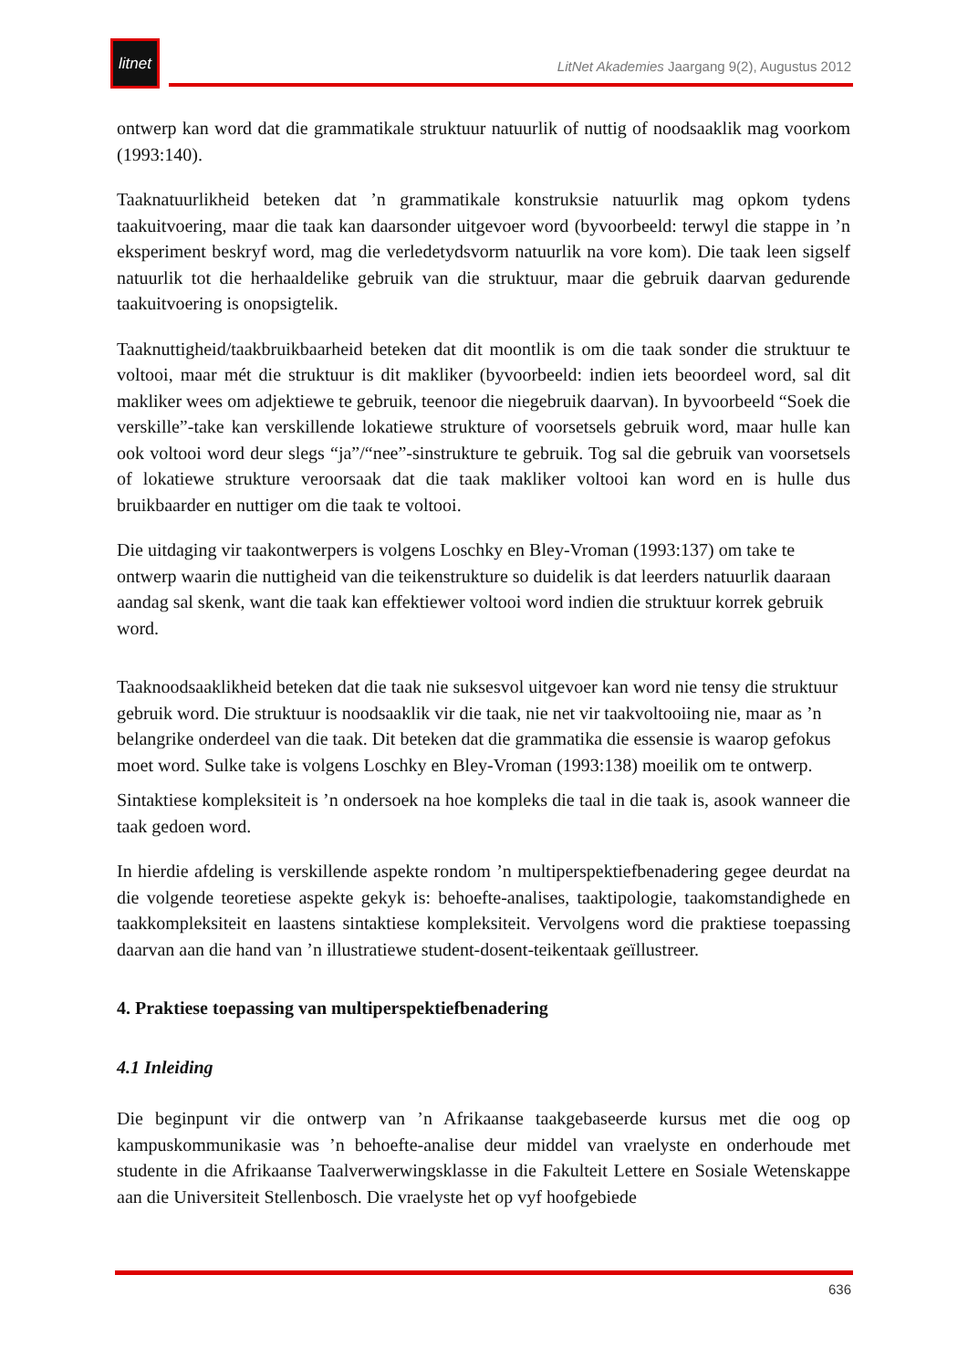litnet
LitNet Akademies Jaargang 9(2), Augustus 2012
ontwerp kan word dat die grammatikale struktuur natuurlik of nuttig of noodsaaklik mag voorkom (1993:140).
Taaknatuurlikheid beteken dat ’n grammatikale konstruksie natuurlik mag opkom tydens taakuitvoering, maar die taak kan daarsonder uitgevoer word (byvoorbeeld: terwyl die stappe in ’n eksperiment beskryf word, mag die verledetydsvorm natuurlik na vore kom). Die taak leen sigself natuurlik tot die herhaaldelike gebruik van die struktuur, maar die gebruik daarvan gedurende taakuitvoering is onopsigtelik.
Taaknuttigheid/taakbruikbaarheid beteken dat dit moontlik is om die taak sonder die struktuur te voltooi, maar mét die struktuur is dit makliker (byvoorbeeld: indien iets beoordeel word, sal dit makliker wees om adjektiewe te gebruik, teenoor die niegebruik daarvan). In byvoorbeeld “Soek die verskille”-take kan verskillende lokatiewe strukture of voorsetsels gebruik word, maar hulle kan ook voltooi word deur slegs “ja”/“nee”-sinstrukture te gebruik. Tog sal die gebruik van voorsetsels of lokatiewe strukture veroorsaak dat die taak makliker voltooi kan word en is hulle dus bruikbaarder en nuttiger om die taak te voltooi.
Die uitdaging vir taakontwerpers is volgens Loschky en Bley-Vroman (1993:137) om take te ontwerp waarin die nuttigheid van die teikenstrukture so duidelik is dat leerders natuurlik daaraan aandag sal skenk, want die taak kan effektiewer voltooi word indien die struktuur korrek gebruik word.
Taaknoodsaaklikheid beteken dat die taak nie suksesvol uitgevoer kan word nie tensy die struktuur gebruik word. Die struktuur is noodsaaklik vir die taak, nie net vir taakvoltooiing nie, maar as ’n belangrike onderdeel van die taak. Dit beteken dat die grammatika die essensie is waarop gefokus moet word. Sulke take is volgens Loschky en Bley-Vroman (1993:138) moeilik om te ontwerp.
Sintaktiese kompleksiteit is ’n ondersoek na hoe kompleks die taal in die taak is, asook wanneer die taak gedoen word.
In hierdie afdeling is verskillende aspekte rondom ’n multiperspektiefbenadering gegee deurdat na die volgende teoretiese aspekte gekyk is: behoefte-analises, taaktipologie, taakomstandighede en taakkompleksiteit en laastens sintaktiese kompleksiteit. Vervolgens word die praktiese toepassing daarvan aan die hand van ’n illustratiewe student-dosent-teikentaak geïllustreer.
4. Praktiese toepassing van multiperspektiefbenadering
4.1 Inleiding
Die beginpunt vir die ontwerp van ’n Afrikaanse taakgebaseerde kursus met die oog op kampuskommunikasie was ’n behoefte-analise deur middel van vraelyste en onderhoude met studente in die Afrikaanse Taalverwerwingsklasse in die Fakulteit Lettere en Sosiale Wetenskappe aan die Universiteit Stellenbosch. Die vraelyste het op vyf hoofgebiede
636